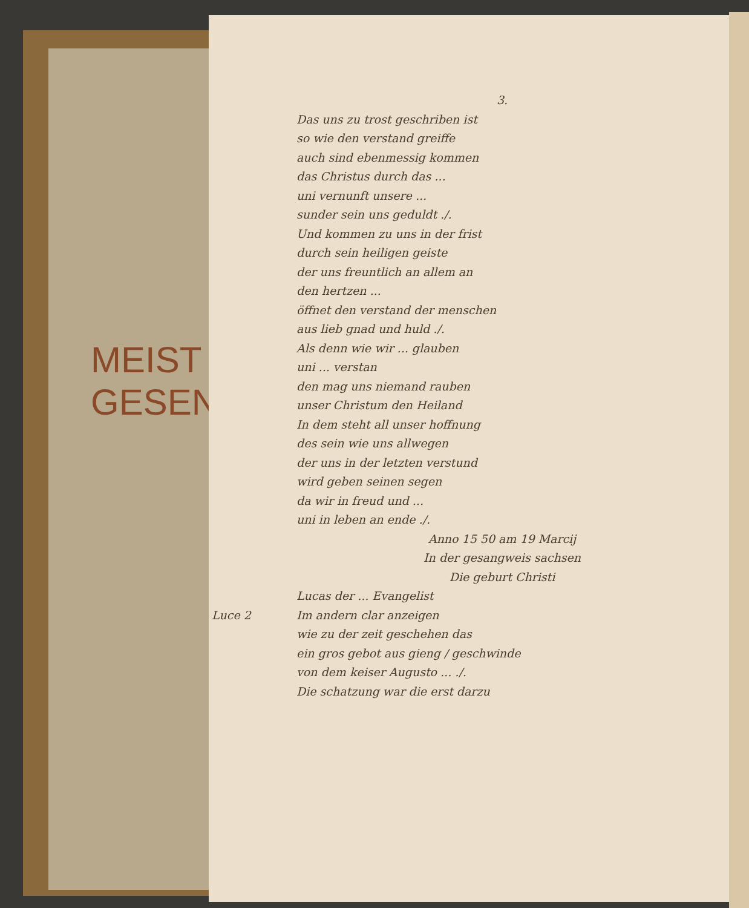MEIST
GESEN
3.
Das uns zu trost geschriben ist
so wie den verstand greiffe
auch sind ebenmessig kommen
das Christus durch das ...
uni vernunft unsere ...
sunder sein uns geduldt ./.
Und kommen zu uns in der frist
durch sein heiligen geiste
der uns freuntlich an allem an
den hertzen ...
öffnet den verstand der menschen
aus lieb gnad und huld ./.
Als denn wie wir ... glauben
uni ... verstan
den mag uns niemand rauben
unser Christum den Heiland
In dem steht all unser hoffnung
des sein wie uns allwegen
der uns in der letzten verstund
wird geben seinen segen
da wir in freud und ...
uni in leben an ende ./.
Anno 15 50 am 19 Marcij
In der gesangweis sachsen
Die geburt Christi
Lucas der ... Evangelist
Luce 2 Im andern clar anzeigen
wie zu der zeit geschehen das
ein gros gebot aus gieng / geschwinde
von dem keiser Augusto ... ./.
Die schatzung war die erst darzu